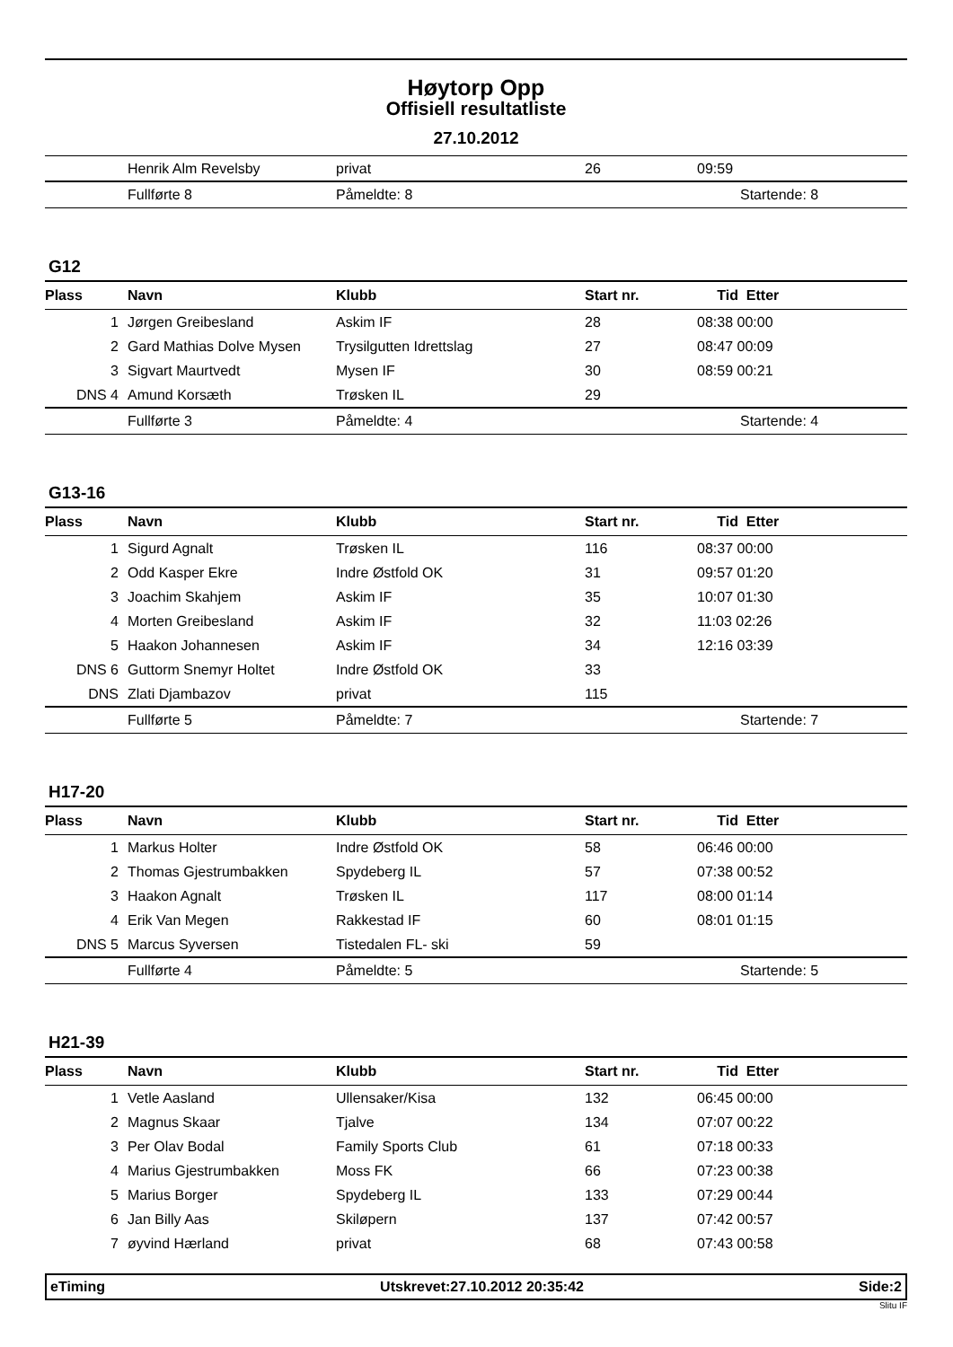Høytorp Opp
Offisiell resultatliste
27.10.2012
| | Henrik Alm Revelsby | privat | 26 | 09:59 |
| | Fullførte 8 | Påmeldte: 8 | | Startende: 8 |
G12
| Plass | Navn | Klubb | Start nr. | Tid Etter |
| --- | --- | --- | --- | --- |
| 1 | Jørgen Greibesland | Askim IF | 28 | 08:38 00:00 |
| 2 | Gard Mathias Dolve Mysen | Trysilgutten Idrettslag | 27 | 08:47 00:09 |
| 3 | Sigvart Maurtvedt | Mysen IF | 30 | 08:59 00:21 |
| DNS 4 | Amund Korsæth | Trøsken IL | 29 | |
| | Fullførte 3 | Påmeldte: 4 | | Startende: 4 |
G13-16
| Plass | Navn | Klubb | Start nr. | Tid Etter |
| --- | --- | --- | --- | --- |
| 1 | Sigurd Agnalt | Trøsken IL | 116 | 08:37 00:00 |
| 2 | Odd Kasper Ekre | Indre Østfold OK | 31 | 09:57 01:20 |
| 3 | Joachim Skahjem | Askim IF | 35 | 10:07 01:30 |
| 4 | Morten Greibesland | Askim IF | 32 | 11:03 02:26 |
| 5 | Haakon Johannesen | Askim IF | 34 | 12:16 03:39 |
| DNS 6 | Guttorm Snemyr Holtet | Indre Østfold OK | 33 | |
| DNS | Zlati Djambazov | privat | 115 | |
| | Fullførte 5 | Påmeldte: 7 | | Startende: 7 |
H17-20
| Plass | Navn | Klubb | Start nr. | Tid Etter |
| --- | --- | --- | --- | --- |
| 1 | Markus Holter | Indre Østfold OK | 58 | 06:46 00:00 |
| 2 | Thomas Gjestrumbakken | Spydeberg IL | 57 | 07:38 00:52 |
| 3 | Haakon Agnalt | Trøsken IL | 117 | 08:00 01:14 |
| 4 | Erik Van Megen | Rakkestad IF | 60 | 08:01 01:15 |
| DNS 5 | Marcus Syversen | Tistedalen FL- ski | 59 | |
| | Fullførte 4 | Påmeldte: 5 | | Startende: 5 |
H21-39
| Plass | Navn | Klubb | Start nr. | Tid Etter |
| --- | --- | --- | --- | --- |
| 1 | Vetle Aasland | Ullensaker/Kisa | 132 | 06:45 00:00 |
| 2 | Magnus Skaar | Tjalve | 134 | 07:07 00:22 |
| 3 | Per Olav Bodal | Family Sports Club | 61 | 07:18 00:33 |
| 4 | Marius Gjestrumbakken | Moss FK | 66 | 07:23 00:38 |
| 5 | Marius Borger | Spydeberg IL | 133 | 07:29 00:44 |
| 6 | Jan Billy Aas | Skiløpern | 137 | 07:42 00:57 |
| 7 | øyvind Hærland | privat | 68 | 07:43 00:58 |
eTiming Utskrevet:27.10.2012 20:35:42 Side:2
Slitu IF